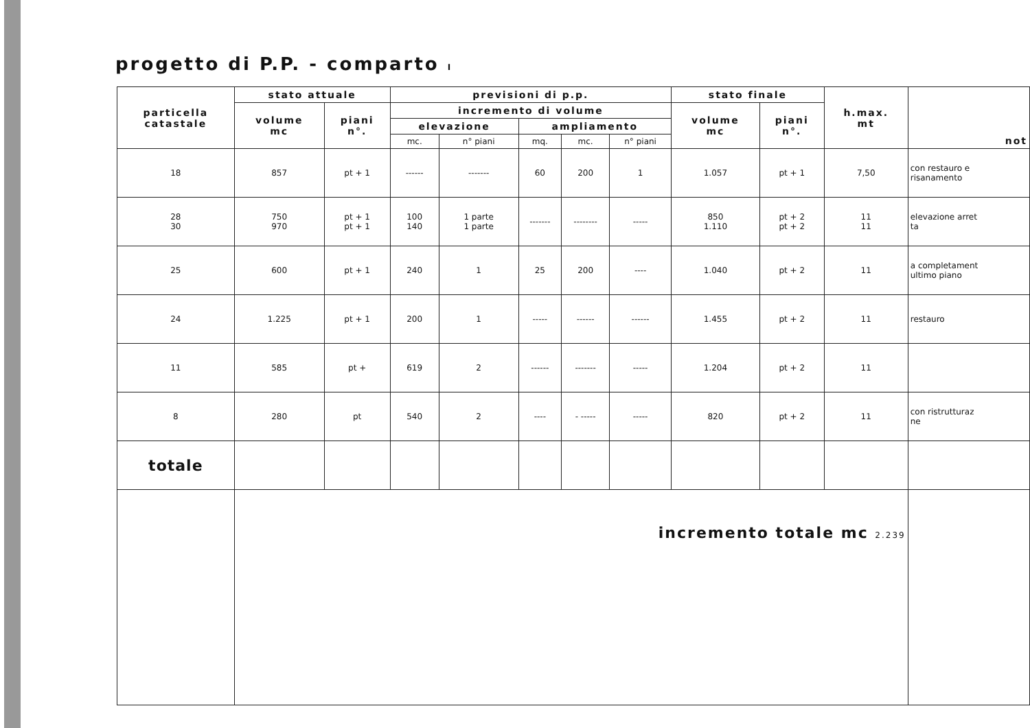progetto di P.P. - comparto I
| particella catastale | stato attuale | | previsioni di p.p. | | | | | stato finale | | h.max. mt | not |
| --- | --- | --- | --- | --- | --- | --- | --- | --- | --- | --- | --- |
| | volume mc | piani n°. | incremento di volume | | | | | volume mc | piani n°. | | |
| | | | elevazione | | ampliamento | | | | | | |
| | | | mc. | n° piani | mq. | mc. | n° piani | | | | |
| 18 | 857 | pt + 1 | ------ | ------- | 60 | 200 | 1 | 1.057 | pt + 1 | 7,50 | con restauro e risanamento |
| 28 30 | 750 970 | pt + 1 pt + 1 | 100 140 | 1 parte 1 parte | ------- | -------- | ----- | 850 1.110 | pt + 2 pt + 2 | 11 11 | elevazione arret ta |
| 25 | 600 | pt + 1 | 240 | 1 | 25 | 200 | ---- | 1.040 | pt + 2 | 11 | a completament ultimo piano |
| 24 | 1.225 | pt + 1 | 200 | 1 | ----- | ------ | ------ | 1.455 | pt + 2 | 11 | restauro |
| 11 | 585 | pt + | 619 | 2 | ------ | ------- | ----- | 1.204 | pt + 2 | 11 | |
| 8 | 280 | pt | 540 | 2 | ---- | - ----- | ----- | 820 | pt + 2 | 11 | con ristrutturaz ne |
| totale | | | | | | | | | | | |
| | incremento totale mc 2.239 | | | | | | | | | | |